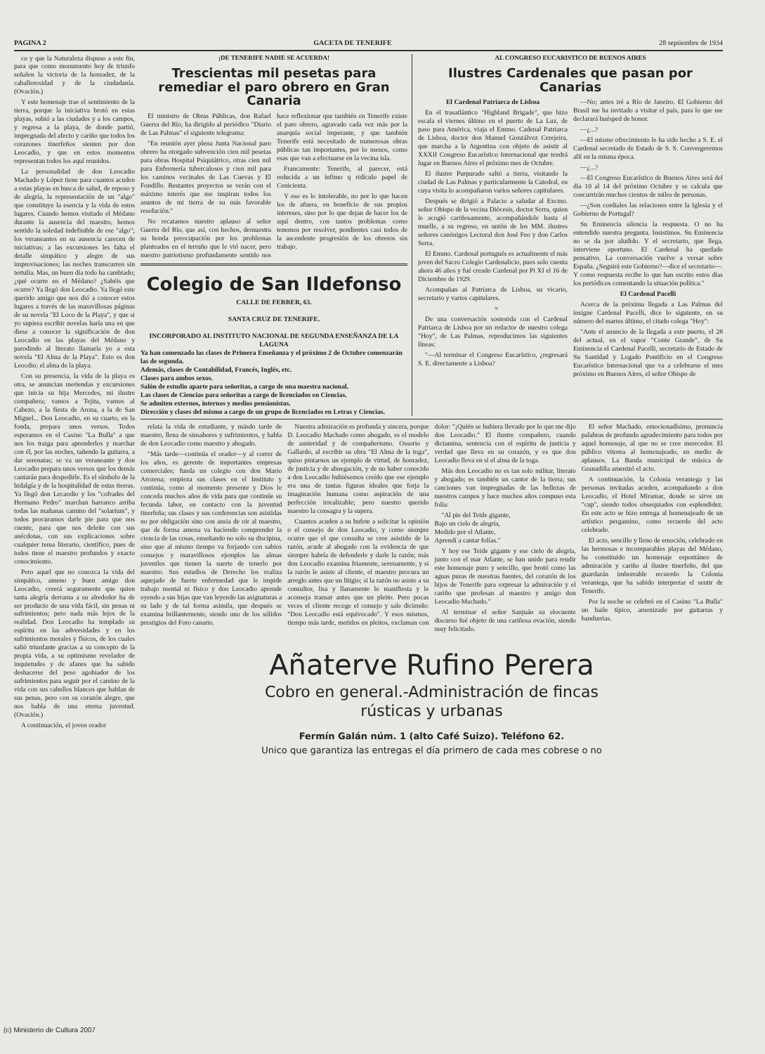PAGINA 2 GACETA DE TENERIFE 28 septiembre de 1934
co y que la Naturaleza dispuso a este fin, para que como monumento hoy de triunfo señalen la victoria de la honradez, de la caballerosidad y de la ciudadanía. (Ovación.)
Y este homenaje trae el sentimiento de la tierra, porque la iniciativa brotó en estas playas, subió a las ciudades y a los campos, y regresa a la playa, de donde partió, impregnada del afecto y cariño que todos los corazones tinerfeños sienten por don Leocadio, y que en estos momentos representan todos los aquí reunidos.
La personalidad de don Leocadio Machado y López tiene para cuantos acuden a estas playas en busca de salud, de reposo y de alegría, la representación de un "algo" que constituye la esencia y la vida de estos lugares. Cuando hemos visitado el Médano durante la ausencia del maestro, hemos sentido la soledad indefinible de ese "algo"; los veraneantes en su ausencia carecen de iniciativas; a las excursiones les falta el detalle simpático y alegre de sus improvisaciones; las noches transcurren sin tertulia. Mas, un buen día todo ha cambiado; ¿qué ocurre en el Médano? ¿Sabéis que ocurre? Ya llegó don Leocadio. Ya llegó este querido amigo que nos dió a conocer estos lugares a través de las maravillosas páginas de su novela "El Loco de la Playa", y que si yo supiera escribir novelas haría una en que diese a conocer la significación de don Leocadio en las playas del Médano y parodindo al literato llamaría yo a esta novela "El Alma de la Playa". Esto es don Leocdio; el alma de la playa.
Con su presencia, la vida de la playa es otra, se anuncian meriendas y excursiones que inicia su hija Mercedes, mi ilustre compañera; vamos a Tejita, vamos al Cabezo, a la fiesta de Arona, a la de San Miguel... Don Leocadio, en su cuarto, en la fonda, prepara unos versos. Todos esperamos en el Casino "La Bulla" a que nos los traiga para aprenderlos y marchar con él, por las noches, tañendo la guitarra, a dar serenatas; se va un veraneante y don Leocadio prepara unos versos que los demás cantarán para despedirle. Es el símbolo de la hidalgía y de la hospitalidad de estas tierras. Ya llegó don Lecaodio y los "cofrades del Hermano Pedro" marchan barranco arriba todas las mañanas camino del "solarium", y todos procuramos darle pie para que nos cuente, para que nos deleite con sus anécdotas, con sus explicaciones sobre cualquier tema literario, científico, pues de todos tiene el maestro profundos y exacto conocimiento.
Pero aquel que no conozca la vida del simpático, ameno y buen amigo don Leocadio, creerá seguramente que quien tanta alegría derrama a su alrededor ha de ser producto de una vida fácil, sin penas ni sufrimientos; pero nada más lejos de la realidad. Don Leocadio ha templado su espíritu en las adversidades y en los sufrimientos morales y físicos, de los cuales salió triunfante gracias a su concepto de la propia vida, a su optimismo revelador de inquietudes y de afanes que ha sabido deshacerse del peso agobiador de los sufrimientos para seguir por el camino de la vida con sus cabellos blancos que hablan de sus penas, pero con su corazón alegre, que nos habla de una eterna juventud. (Ovación.)
A continuación, el joven orador
¡DE TENERIFE NADIE SE ACUERDA!
Trescientas mil pesetas para remediar el paro obrero en Gran Canaria
El ministro de Obras Públicas, don Rafael Guerra del Río, ha dirigido al periódico "Diario de Las Palmas" el siguiente telegrama:
"En reunión ayer plena Junta Nacional paro obrero ha otorgado subvención cien mil pesetas para obras Hospital Psiquiátrico, otras cien mil para Enfermería tuberculosos y cien mil para los caminos vecinales de Las Cuevas y El Fondillo. Restantes proyectos se verán con el máximo interés que me inspiran todos los asuntos de mi tierra de su más favorable resolución."
No recatamos nuestro aplauso al señor Guerra del Río, que así, con hechos, demuestra su honda preocupación por los problemas planteados en el terruño que le vió nacer, pero nuestro patriotismo profundamente sentido nos hace reflexionar que también en Tenerife existe el paro obrero, agravado cada vez más por la anarquía social imperante, y que también Tenerife está necesitado de numerosas obras públicas tan importantes, por lo menos, como esas que van a efectuarse en la vecina isla.
Francamente: Tenerife, al parecer, está reducida a un ínfimo q ridículo papel de Cenicienta.
Y eso es lo intolerable, no por lo que hacen los de afuera, en beneficio de sus propios intereses, sino por lo que dejan de hacer los de aquí dentro, con tantos problemas como tenemos por resolver, pendientes casi todos de la ascendente progresión de los obreros sin trabajo.
Colegio de San Ildefonso
CALLE DE FERRER, 63.
SANTA CRUZ DE TENERIFE.
INCORPORADO AL INSTITUTO NACIONAL DE SEGUNDA ENSEÑANZA DE LA LAGUNA
Ya han comenzado las clases de Primera Enseñanza y el próximo 2 de Octubre comenzarán las de segunda.
Además, clases de Contabilidad, Francés, Inglés, etc.
Clases para ambos sexos.
Salón de estudio aparte para señoritas, a cargo de una maestra nacional.
Las clases de Ciencias para señoritas a cargo de licenciados en Ciencias.
Se admiten externos, internos y medios pensionistas.
Dirección y clases del mismo a cargo de un grupo de licenciados en Letras y Ciencias.
AL CONGRESO EUCARISTICO DE BUENOS AIRES
Ilustres Cardenales que pasan por Canarias
El Cardenal Patriarca de Lisboa
En el trasatlántico "Highland Brigade", que hizo escala el viernes último en el puerto de La Luz, de paso para América, viaja el Emmo. Cadenal Patriarca de Lisboa, doctor don Manuel Gonzálvez Cerejeira, que marcha a la Argentina con objeto de asistir al XXXII Congreso Eucarístico Internacional que tendrá lugar en Buenos Aires el próximo mes de Octubre.
El ilustre Purpurado saltó a tierra, visitando la ciudad de Las Palmas y particularmente la Catedral, en cuya visita lo acompañaron varios señores capitulares.
Después se dirigió a Palacio a saludar al Excmo. señor Obispo de la vecina Diócesis, doctor Serra, quien le acogió cariñosamente, acompañándole hasta el muelle, a su regreso, en unión de los MM. ilustres señores canónigos Lectoral don José Feo y don Carlos Serra.
El Emmo. Cardenal portugués es actualmente el más joven del Sacro Colegio Cardenalicio, pues solo cuenta ahora 46 años y fué creado Cardenal por Pi XI el 16 de Diciembre de 1929.
Acompañan al Patriarca de Lisboa, su vicario, secretario y varios capitulares.
×
De una conversación sostenida con el Cardenal Patriarca de Lisboa por un redactor de nuestro colega "Hoy", de Las Palmas, reproducimos las siguientes líneas:
"—Al terminar el Congreso Eucarístico, ¿regresará S. E. directamente a Lisboa?
—No; antes iré a Río de Janeiro. El Gobierno del Brasil me ha invitado a visitar el país, para lo que me declarará huésped de honor.
—¿...?
—El mismo ofrecimiento le ha sido hecho a S. E. el Cardenal secretado de Estado de S. S. Convergeremos allí en la misma época.
—¿...?
—El Congreso Eucarístico de Buenos Aires será del día 10 al 14 del próximo Octubre y se calcula que concurrirán muchos cientos de miles de personas.
—¿Son cordiales las relaciones entre la Iglesia y el Gobierno de Portugal?
Su Eminencia silencia la respuesta. O no ha entendido nuestra pregunta. Insistimos. Su Eminencia no se da por aludido. Y el secretario, que llega, interviene oportuno. El Cardenal ha quedado pensativo. La conversación vuelve a versar sobre España. ¿Seguirá este Gobierno?—dice el secretario—. Y como respuesta recibe lo que han escrito estos días los periódicos comentando la situación política."
El Cardenal Pacelli
Acerca de la próxima llegada a Las Palmas del insigne Cardenal Pacelli, dice lo siguiente, en su número del martes último, el citado colega "Hoy":
"Ante el anuncio de la llegada a este puerto, el 28 del actual, en el vapor "Conte Grande", de Su Eminencia el Cardenal Pacelli, secretario de Estado de Su Santidad y Legado Pontificio en el Congreso Eucarístico Internacional que va a celebrarse el mes próximo en Buenos Aires, el señor Obispo de
relata la vida de estudiante, y másdo tarde de maestro, llena de sinsabores y sufrimientos, y habla de don Leocadio como maestro y abogado.
"Más tarde—continúa el orador—y al correr de los años, es gerente de importantes empresas comerciales; funda un colegio con don Mario Arozena; empieza sus clases en el Instituto y continúa, como al momento presente y Dios le conceda muchos años de vida para que continúe su fecunda labor, en contacto con la juventud tinerfeña; sus clases y sus conferencias son asistidas no por obligación sino con ansia de oir al maestro, que de forma amena va haciendo comprender la ciencia de las cosas, enseñando no solo su discipina, sino que al mismo tiempo va forjando con sabios consejos y maravillosos ejemplos las almas juveniles que tienen la suerte de tenerlo por maestro. Sus estudios de Derecho los realiza aquejado de fuerte enfermedad que le impide trabajo mental ni físico y don Leocadio aprende oyendo a sus hijas que van leyendo las asignaturas a su lado y de tal forma asimila, que después se examina brillantemente, siendo uno de los sólidos prestigios del Foro canario.
Nuestra admiración es profunda y sincera, porque D. Leocadio Machado como abogado, es el modelo de austeridad y de compañerismo. Ossorio y Gallardo, al escribir su obra "El Alma de la toga", quiso pintarnos un ejemplo de virtud, de honradez, de justicia y de abnegación, y de no haber conocido a don Leocadio hubiésemos creído que ese ejemplo era una de tantas figuras ideales que forja la imaginación humana como aspiración de una perfección irrealizable; pero nuestro querido maestro la consagra y la supera.
Cuantos acuden a su bufete a solicitar la opinión o el consejo de don Leocadio, y como siempre ocurre que el que consulta se cree asistido de la razón, acude al abogado con la evidencia de que siempre habría de defenderle y darle la razón; más don Leocadio examina friamente, serenamente, y si la razón le asiste al cliente, el maestro procura un arreglo antes que un litigio; si la razón no asiste a su consultor, lisa y llanamente lo manifiesta y le aconseja transar antes que un pleito. Pero pocas veces el cliente recoge el consejo y sale diciendo: "Don Leocadio está equivocado". Y esos mismos, tiempo más tarde, metidos en pleitos, exclaman con dolor: "¡Quién se hubiera llevado por lo que me dijo don Leocadio." El ilustre compañero, cuando dictamina, sentencia con el espíritu de justicia y verdad que lleva en su corazón, y es que don Leocadio lleva en sí el alma de la toga.
Más don Leocadio no es tan solo militar, literato y abogado; es también un cantor de la tierra; sus canciones van impregnadas de las bellezas de nuestros campos y hace muchos años compuso esta folía:
"Al pie del Teide gigante,
Bajo un cielo de alegría,
Medido por el Atlante,
Aprendí a cantar folías."
Y hoy ese Teide gigante y ese cielo de alegría, junto con el mar Atlante, se han unido para rendir este homenaje puro y sencillo, que brotó como las aguas puras de nuestras fuentes, del corazón de los hijos de Tenerife para expresar la admiración y el cariño que profesan al maestro y amigo don Leocadio Machado."
Al terminar el señor Sanjuán su elocuente discurso fué objeto de una cariñosa ovación, siendo muy felicitado.
El señor Machado, emocionadísimo, pronuncia palabras de profundo agradecimiento para todos por aquel homenaje, al que no se cree merecedor. El público vitorea al homenajeado, en medio de aplausos. La Banda municipal de música de Granadilla amenizó el acto.
A continuación, la Colonia veraniega y las personas invitadas acuden, acompañando a don Leocadio, el Hotel Miramar, donde se sirve un "cup", siendo todos obsequiados con esplendidez. En este acto se hizo entrega al homenajeado de un artístico pergamino, como recuerdo del acto celebrado.
El acto, sencillo y lleno de emoción, celebrado en las hermosas e incomparables playas del Médano, ha constituido un homenaje espontáneo de admiración y cariño al ilustre tinerfeño, del que guardarán imborrable recuerdo la Colonia veraniega, que ha sabido interpretar el sentir de Tenerife.
Por la noche se celebró en el Casino "La Bulla" un baile típico, amenizado por guitarras y bandurrias.
Añaterve Rufino Perera
Cobro en general.-Administración de fincas
rústicas y urbanas
Fermín Galán núm. 1 (alto Café Suizo). Teléfono 62.
Unico que garantiza las entregas el día primero de cada mes cobrese o no
(c) Ministerio de Cultura 2007